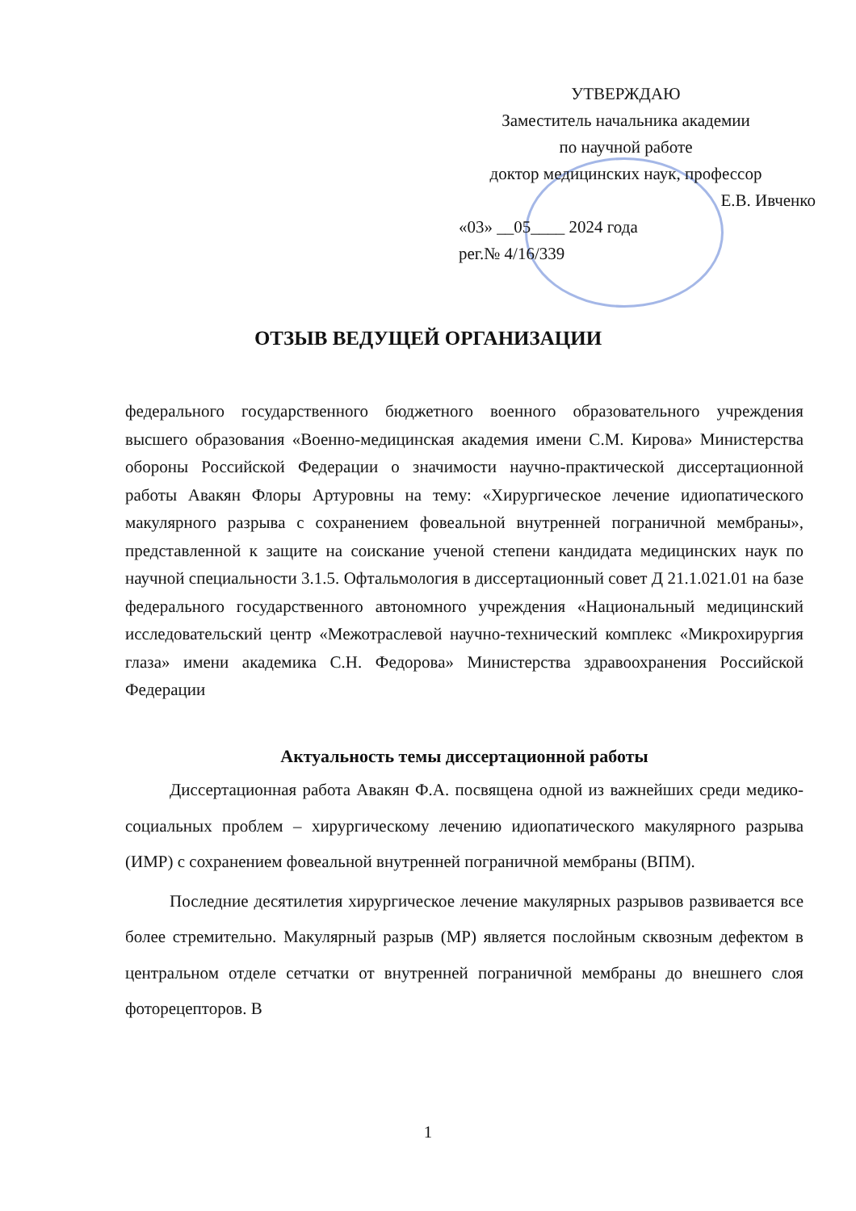УТВЕРЖДАЮ
Заместитель начальника академии
по научной работе
доктор медицинских наук, профессор
Е.В. Ивченко
«03» __05____ 2024 года
рег.№ 4/16/339
ОТЗЫВ ВЕДУЩЕЙ ОРГАНИЗАЦИИ
федерального государственного бюджетного военного образовательного учреждения высшего образования «Военно-медицинская академия имени С.М. Кирова» Министерства обороны Российской Федерации о значимости научно-практической диссертационной работы Авакян Флоры Артуровны на тему: «Хирургическое лечение идиопатического макулярного разрыва с сохранением фовеальной внутренней пограничной мембраны», представленной к защите на соискание ученой степени кандидата медицинских наук по научной специальности 3.1.5. Офтальмология в диссертационный совет Д 21.1.021.01 на базе федерального государственного автономного учреждения «Национальный медицинский исследовательский центр «Межотраслевой научно-технический комплекс «Микрохирургия глаза» имени академика С.Н. Федорова» Министерства здравоохранения Российской Федерации
Актуальность темы диссертационной работы
Диссертационная работа Авакян Ф.А. посвящена одной из важнейших среди медико-социальных проблем – хирургическому лечению идиопатического макулярного разрыва (ИМР) с сохранением фовеальной внутренней пограничной мембраны (ВПМ).
Последние десятилетия хирургическое лечение макулярных разрывов развивается все более стремительно. Макулярный разрыв (МР) является послойным сквозным дефектом в центральном отделе сетчатки от внутренней пограничной мембраны до внешнего слоя фоторецепторов. В
1